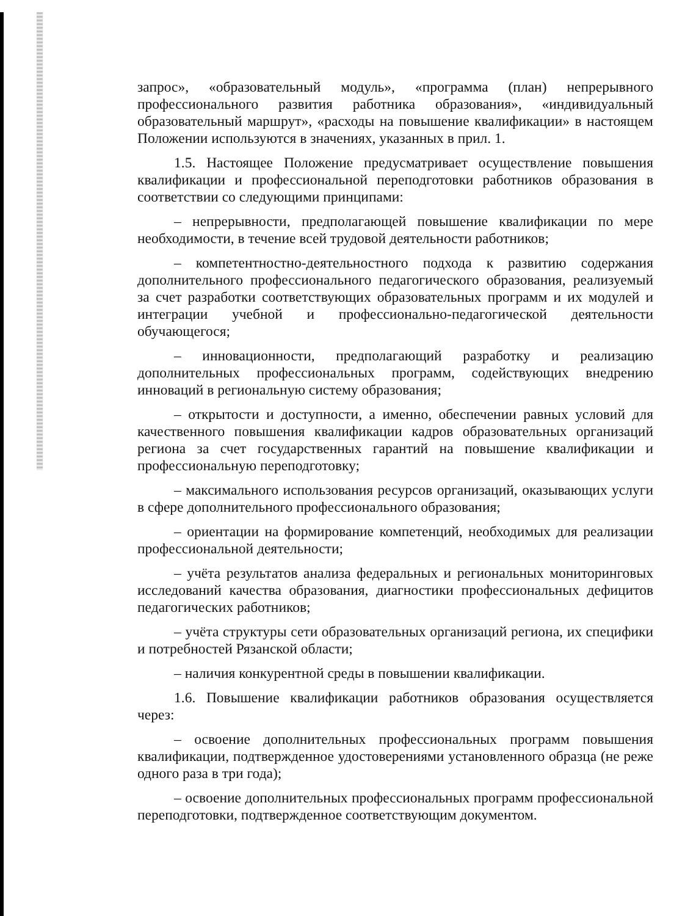запрос», «образовательный модуль», «программа (план) непрерывного профессионального развития работника образования», «индивидуальный образовательный маршрут», «расходы на повышение квалификации» в настоящем Положении используются в значениях, указанных в прил. 1.
1.5. Настоящее Положение предусматривает осуществление повышения квалификации и профессиональной переподготовки работников образования в соответствии со следующими принципами:
– непрерывности, предполагающей повышение квалификации по мере необходимости, в течение всей трудовой деятельности работников;
– компетентностно-деятельностного подхода к развитию содержания дополнительного профессионального педагогического образования, реализуемый за счет разработки соответствующих образовательных программ и их модулей и интеграции учебной и профессионально-педагогической деятельности обучающегося;
– инновационности, предполагающий разработку и реализацию дополнительных профессиональных программ, содействующих внедрению инноваций в региональную систему образования;
– открытости и доступности, а именно, обеспечении равных условий для качественного повышения квалификации кадров образовательных организаций региона за счет государственных гарантий на повышение квалификации и профессиональную переподготовку;
– максимального использования ресурсов организаций, оказывающих услуги в сфере дополнительного профессионального образования;
– ориентации на формирование компетенций, необходимых для реализации профессиональной деятельности;
– учёта результатов анализа федеральных и региональных мониторинговых исследований качества образования, диагностики профессиональных дефицитов педагогических работников;
– учёта структуры сети образовательных организаций региона, их специфики и потребностей Рязанской области;
– наличия конкурентной среды в повышении квалификации.
1.6. Повышение квалификации работников образования осуществляется через:
– освоение дополнительных профессиональных программ повышения квалификации, подтвержденное удостоверениями установленного образца (не реже одного раза в три года);
– освоение дополнительных профессиональных программ профессиональной переподготовки, подтвержденное соответствующим документом.